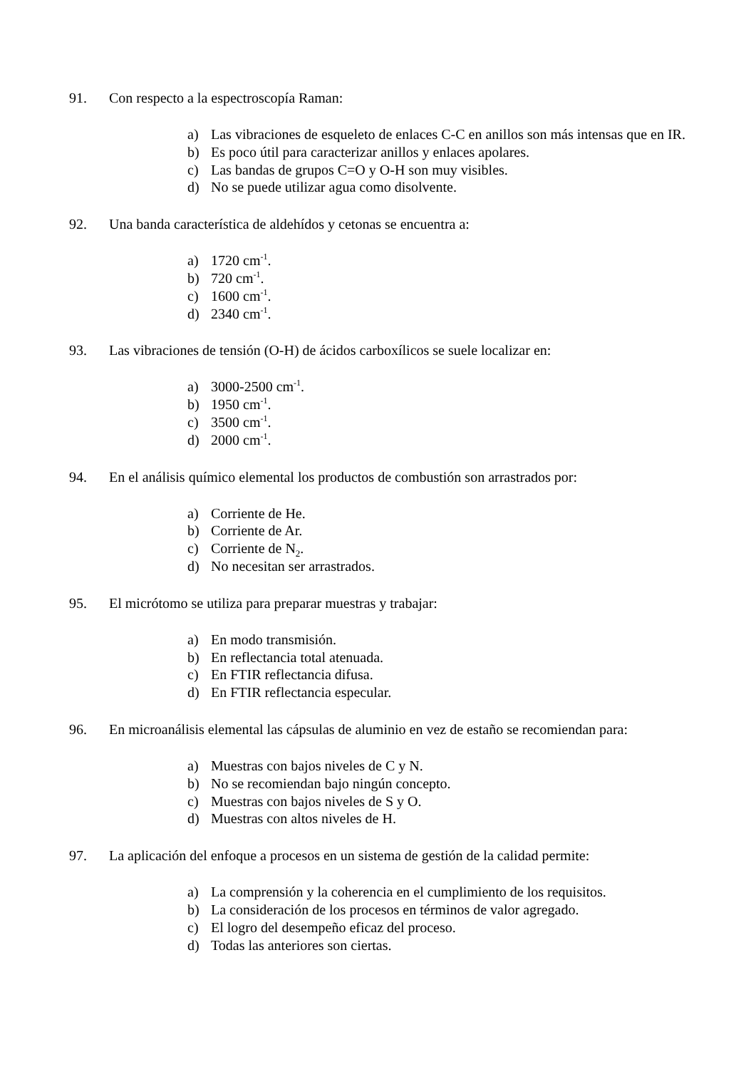91. Con respecto a la espectroscopía Raman:
a) Las vibraciones de esqueleto de enlaces C-C en anillos son más intensas que en IR.
b) Es poco útil para caracterizar anillos y enlaces apolares.
c) Las bandas de grupos C=O y O-H son muy visibles.
d) No se puede utilizar agua como disolvente.
92. Una banda característica de aldehídos y cetonas se encuentra a:
a) 1720 cm<sup>-1</sup>.
b) 720 cm<sup>-1</sup>.
c) 1600 cm<sup>-1</sup>.
d) 2340 cm<sup>-1</sup>.
93. Las vibraciones de tensión (O-H) de ácidos carboxílicos se suele localizar en:
a) 3000-2500 cm<sup>-1</sup>.
b) 1950 cm<sup>-1</sup>.
c) 3500 cm<sup>-1</sup>.
d) 2000 cm<sup>-1</sup>.
94. En el análisis químico elemental los productos de combustión son arrastrados por:
a) Corriente de He.
b) Corriente de Ar.
c) Corriente de N<sub>2</sub>.
d) No necesitan ser arrastrados.
95. El micrótomo se utiliza para preparar muestras y trabajar:
a) En modo transmisión.
b) En reflectancia total atenuada.
c) En FTIR reflectancia difusa.
d) En FTIR reflectancia especular.
96. En microanálisis elemental las cápsulas de aluminio en vez de estaño se recomiendan para:
a) Muestras con bajos niveles de C y N.
b) No se recomiendan bajo ningún concepto.
c) Muestras con bajos niveles de S y O.
d) Muestras con altos niveles de H.
97. La aplicación del enfoque a procesos en un sistema de gestión de la calidad permite:
a) La comprensión y la coherencia en el cumplimiento de los requisitos.
b) La consideración de los procesos en términos de valor agregado.
c) El logro del desempeño eficaz del proceso.
d) Todas las anteriores son ciertas.